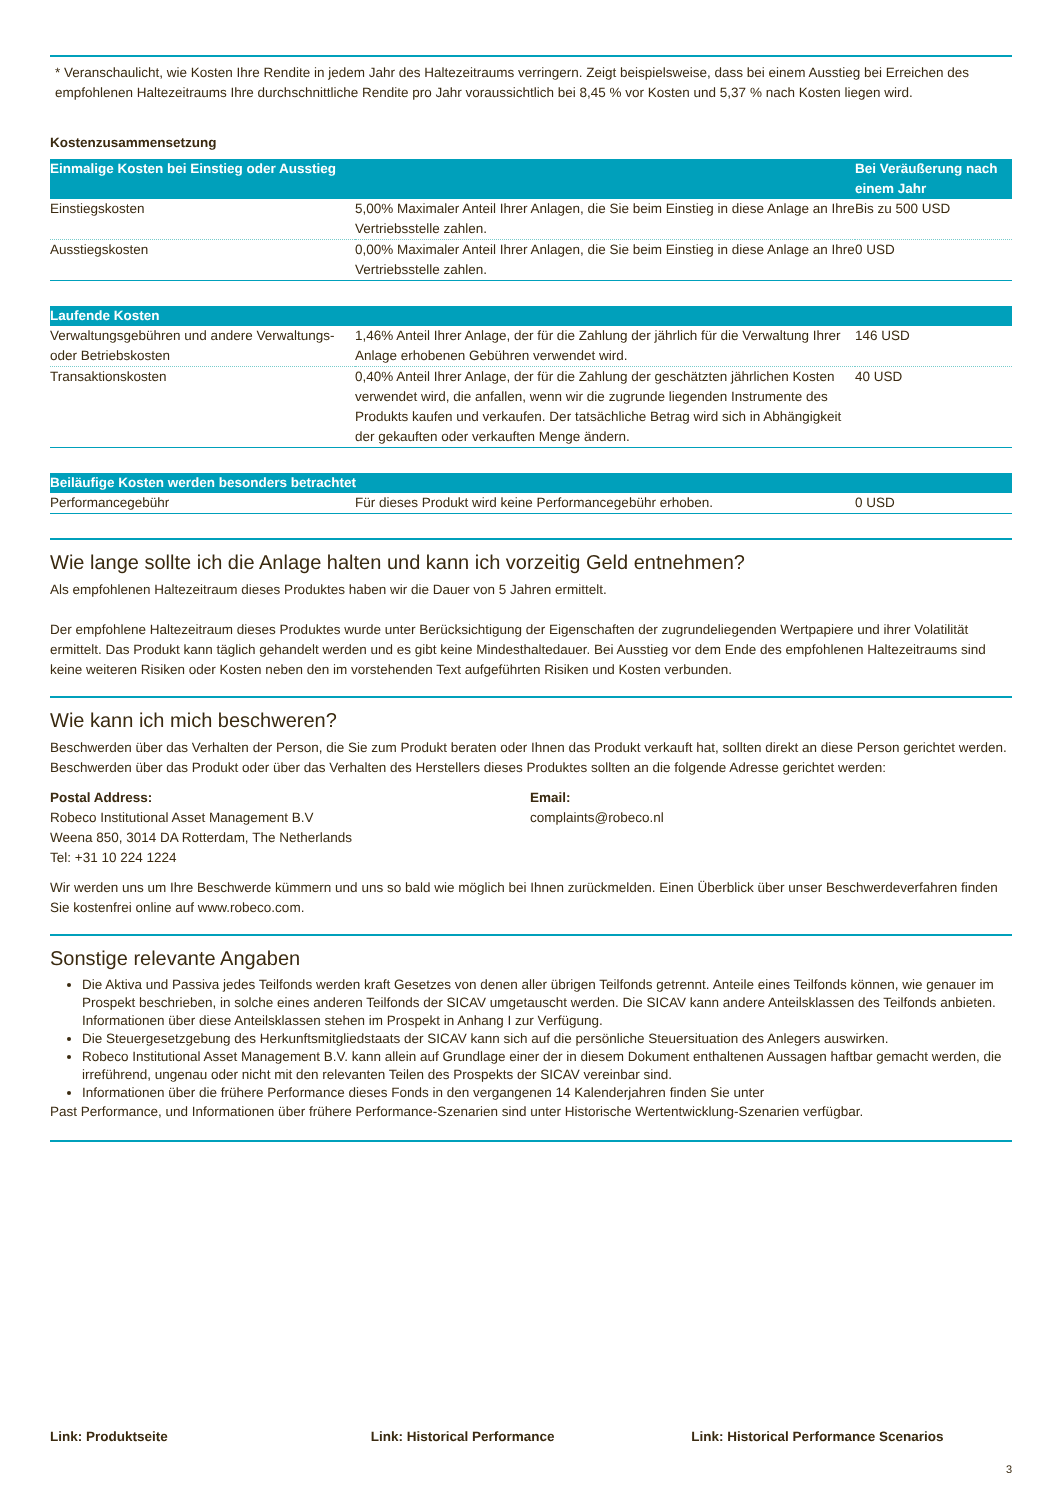* Veranschaulicht, wie Kosten Ihre Rendite in jedem Jahr des Haltezeitraums verringern. Zeigt beispielsweise, dass bei einem Ausstieg bei Erreichen des empfohlenen Haltezeitraums Ihre durchschnittliche Rendite pro Jahr voraussichtlich bei 8,45 % vor Kosten und 5,37 % nach Kosten liegen wird.
Kostenzusammensetzung
| Einmalige Kosten bei Einstieg oder Ausstieg | | Bei Veräußerung nach einem Jahr |
| --- | --- | --- |
| Einstiegskosten | 5,00% Maximaler Anteil Ihrer Anlagen, die Sie beim Einstieg in diese Anlage an Ihre Vertriebsstelle zahlen. | Bis zu 500 USD |
| Ausstiegskosten | 0,00% Maximaler Anteil Ihrer Anlagen, die Sie beim Einstieg in diese Anlage an Ihre Vertriebsstelle zahlen. | 0 USD |
| Laufende Kosten | | |
| --- | --- | --- |
| Verwaltungsgebühren und andere Verwaltungs- oder Betriebskosten | 1,46% Anteil Ihrer Anlage, der für die Zahlung der jährlich für die Verwaltung Ihrer Anlage erhobenen Gebühren verwendet wird. | 146 USD |
| Transaktionskosten | 0,40% Anteil Ihrer Anlage, der für die Zahlung der geschätzten jährlichen Kosten verwendet wird, die anfallen, wenn wir die zugrunde liegenden Instrumente des Produkts kaufen und verkaufen. Der tatsächliche Betrag wird sich in Abhängigkeit der gekauften oder verkauften Menge ändern. | 40 USD |
| Beiläufige Kosten werden besonders betrachtet | | |
| --- | --- | --- |
| Performancegebühr | Für dieses Produkt wird keine Performancegebühr erhoben. | 0 USD |
Wie lange sollte ich die Anlage halten und kann ich vorzeitig Geld entnehmen?
Als empfohlenen Haltezeitraum dieses Produktes haben wir die Dauer von 5 Jahren ermittelt.
Der empfohlene Haltezeitraum dieses Produktes wurde unter Berücksichtigung der Eigenschaften der zugrundeliegenden Wertpapiere und ihrer Volatilität ermittelt. Das Produkt kann täglich gehandelt werden und es gibt keine Mindesthaltedauer. Bei Ausstieg vor dem Ende des empfohlenen Haltezeitraums sind keine weiteren Risiken oder Kosten neben den im vorstehenden Text aufgeführten Risiken und Kosten verbunden.
Wie kann ich mich beschweren?
Beschwerden über das Verhalten der Person, die Sie zum Produkt beraten oder Ihnen das Produkt verkauft hat, sollten direkt an diese Person gerichtet werden. Beschwerden über das Produkt oder über das Verhalten des Herstellers dieses Produktes sollten an die folgende Adresse gerichtet werden:
Postal Address:
Robeco Institutional Asset Management B.V
Weena 850, 3014 DA Rotterdam, The Netherlands
Tel: +31 10 224 1224
Email:
complaints@robeco.nl
Wir werden uns um Ihre Beschwerde kümmern und uns so bald wie möglich bei Ihnen zurückmelden. Einen Überblick über unser Beschwerdeverfahren finden Sie kostenfrei online auf www.robeco.com.
Sonstige relevante Angaben
Die Aktiva und Passiva jedes Teilfonds werden kraft Gesetzes von denen aller übrigen Teilfonds getrennt. Anteile eines Teilfonds können, wie genauer im Prospekt beschrieben, in solche eines anderen Teilfonds der SICAV umgetauscht werden. Die SICAV kann andere Anteilsklassen des Teilfonds anbieten. Informationen über diese Anteilsklassen stehen im Prospekt in Anhang I zur Verfügung.
Die Steuergesetzgebung des Herkunftsmitgliedstaats der SICAV kann sich auf die persönliche Steuersituation des Anlegers auswirken.
Robeco Institutional Asset Management B.V. kann allein auf Grundlage einer der in diesem Dokument enthaltenen Aussagen haftbar gemacht werden, die irreführend, ungenau oder nicht mit den relevanten Teilen des Prospekts der SICAV vereinbar sind.
Informationen über die frühere Performance dieses Fonds in den vergangenen 14 Kalenderjahren finden Sie unter
Past Performance, und Informationen über frühere Performance-Szenarien sind unter Historische Wertentwicklung-Szenarien verfügbar.
Link: Produktseite Link: Historical Performance Link: Historical Performance Scenarios
3